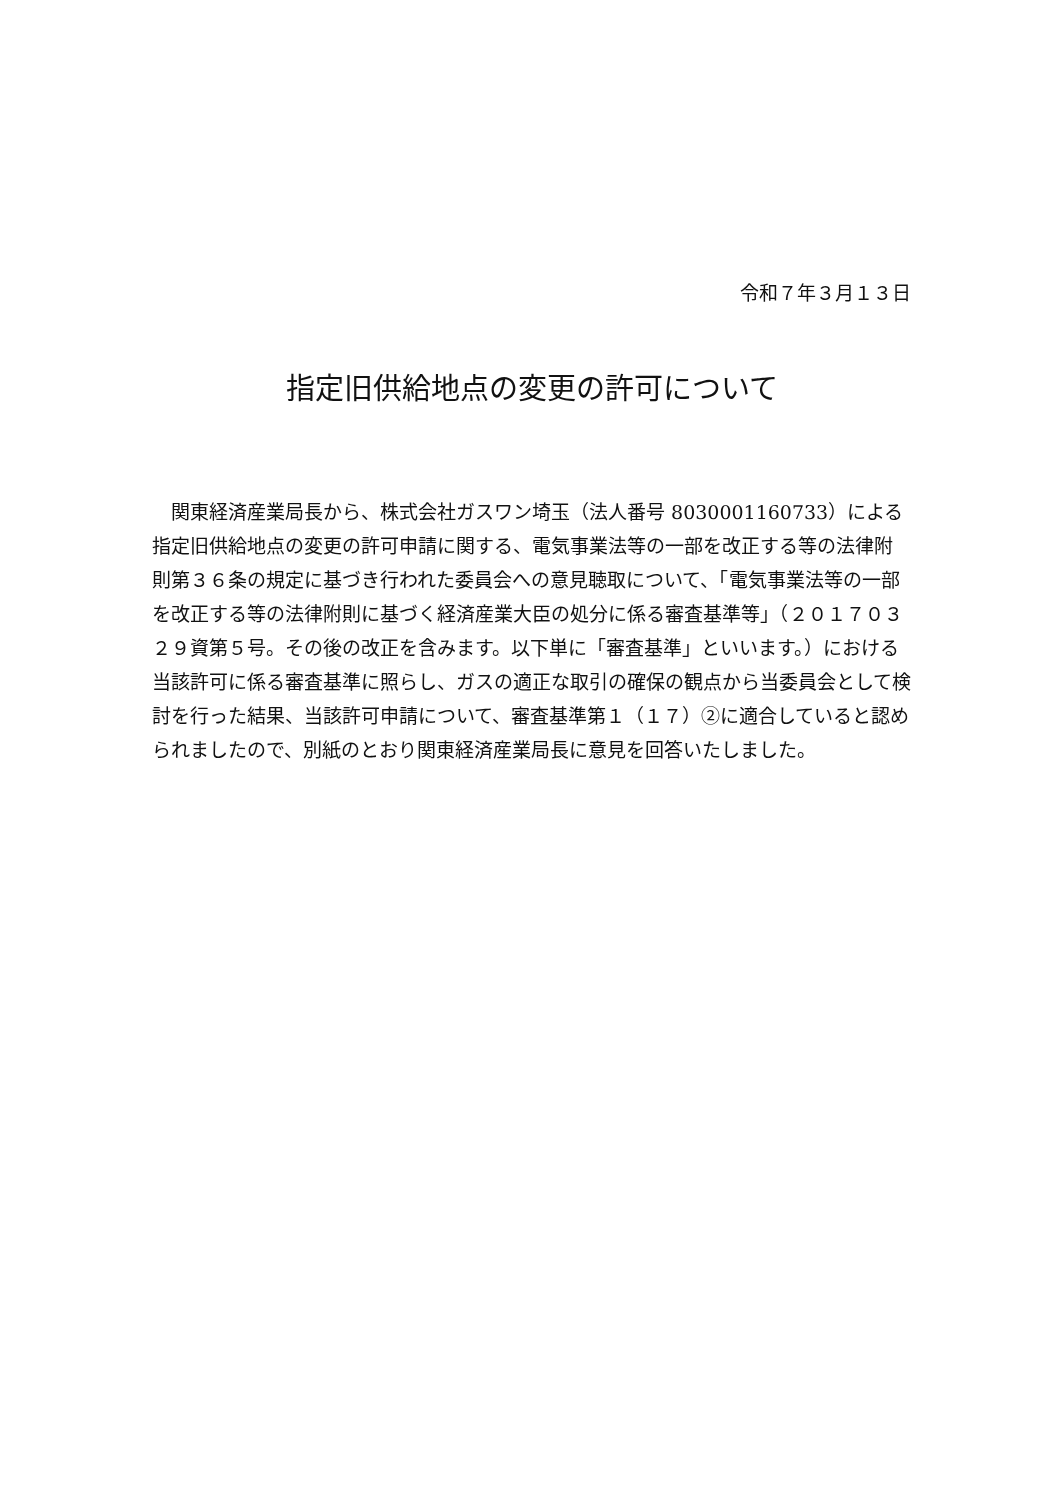令和７年３月１３日
指定旧供給地点の変更の許可について
　関東経済産業局長から、株式会社ガスワン埼玉（法人番号 8030001160733）による指定旧供給地点の変更の許可申請に関する、電気事業法等の一部を改正する等の法律附則第３６条の規定に基づき行われた委員会への意見聴取について、「電気事業法等の一部を改正する等の法律附則に基づく経済産業大臣の処分に係る審査基準等」（２０１７０３２９資第５号。その後の改正を含みます。以下単に「審査基準」といいます。）における当該許可に係る審査基準に照らし、ガスの適正な取引の確保の観点から当委員会として検討を行った結果、当該許可申請について、審査基準第１（１７）②に適合していると認められましたので、別紙のとおり関東経済産業局長に意見を回答いたしました。